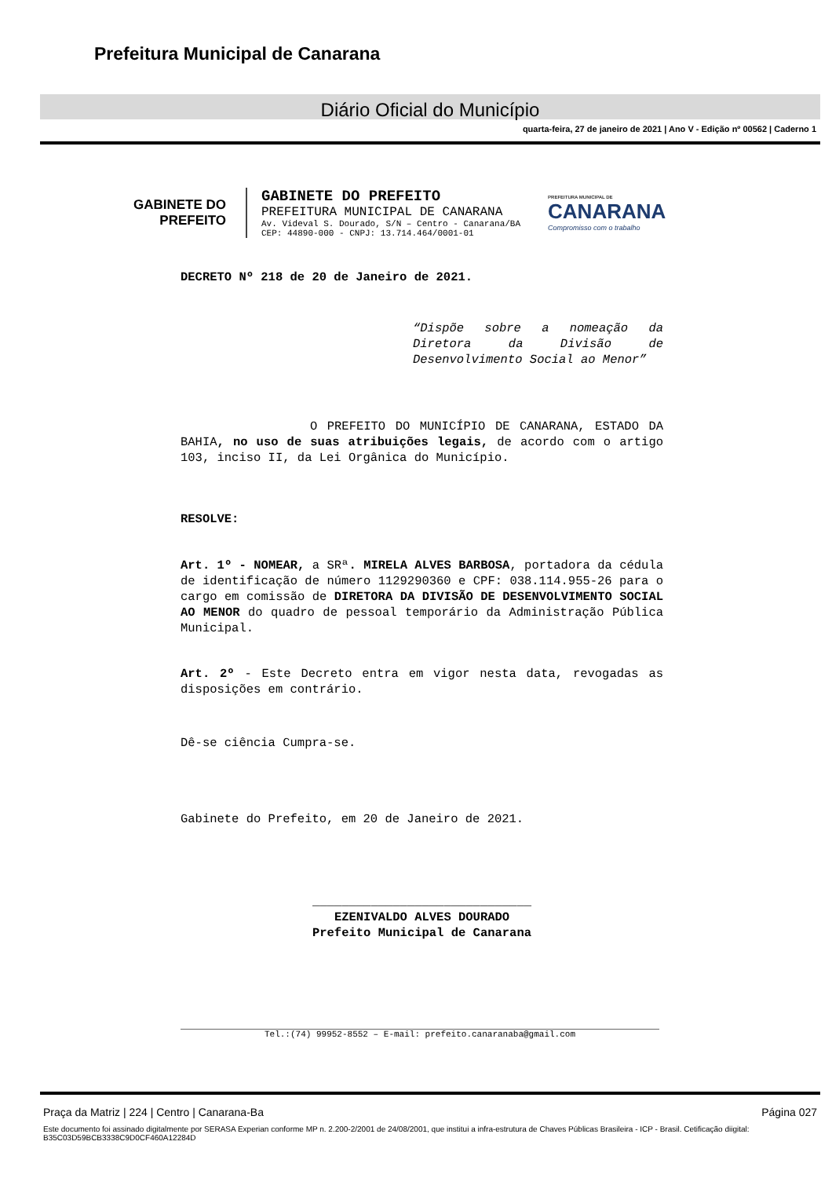Prefeitura Municipal de Canarana
Diário Oficial do Município
quarta-feira, 27 de janeiro de 2021 | Ano V - Edição nº 00562 | Caderno 1
GABINETE DO
PREFEITO
GABINETE DO PREFEITO
PREFEITURA MUNICIPAL DE CANARANA
Av. Videval S. Dourado, S/N – Centro - Canarana/BA
CEP: 44890-000 - CNPJ: 13.714.464/0001-01
PREFEITURA MUNICIPAL DE
CANARANA
Compromisso com o trabalho
DECRETO Nº 218 de 20 de Janeiro de 2021.
“Dispõe sobre a nomeação da Diretora da Divisão de Desenvolvimento Social ao Menor”
O PREFEITO DO MUNICÍPIO DE CANARANA, ESTADO DA BAHIA, no uso de suas atribuições legais, de acordo com o artigo 103, inciso II, da Lei Orgânica do Município.
RESOLVE:
Art. 1º - NOMEAR, a SRª. MIRELA ALVES BARBOSA, portadora da cédula de identificação de número 1129290360 e CPF: 038.114.955-26 para o cargo em comissão de DIRETORA DA DIVISÃO DE DESENVOLVIMENTO SOCIAL AO MENOR do quadro de pessoal temporário da Administração Pública Municipal.
Art. 2º - Este Decreto entra em vigor nesta data, revogadas as disposições em contrário.
Dê-se ciência Cumpra-se.
Gabinete do Prefeito, em 20 de Janeiro de 2021.
______________________________
EZENIVALDO ALVES DOURADO
Prefeito Municipal de Canarana
Tel.:(74) 99952-8552 – E-mail: prefeito.canaranaba@gmail.com
Praça da Matriz | 224 | Centro | Canarana-Ba Página 027
Este documento foi assinado digitalmente por SERASA Experian conforme MP n. 2.200-2/2001 de 24/08/2001, que institui a infra-estrutura de Chaves Públicas Brasileira - ICP - Brasil. Cetificação diigital: B35C03D59BCB3338C9D0CF460A12284D